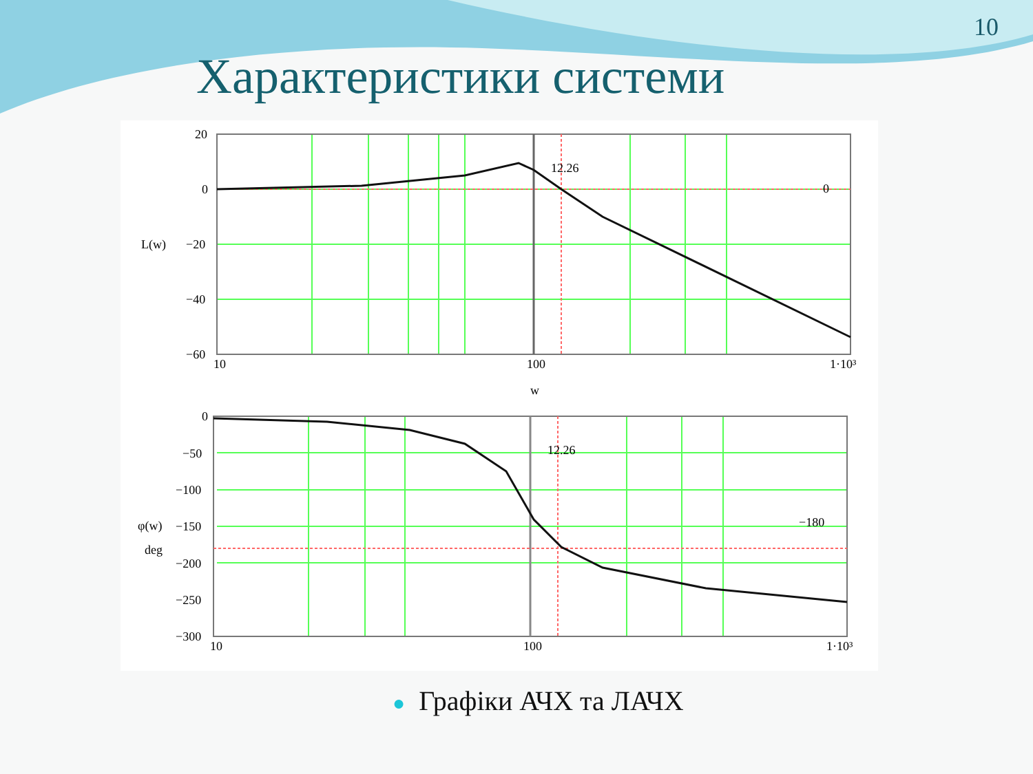10
Характеристики системи
20
0
−20
−40
−60
L(w)
10
100
1·10³
w
12.26
0
0
−50
−100
−150
−200
−250
−300
φ(w)
deg
10
100
1·10³
12.26
−180
● Графіки АЧХ та ЛАЧХ